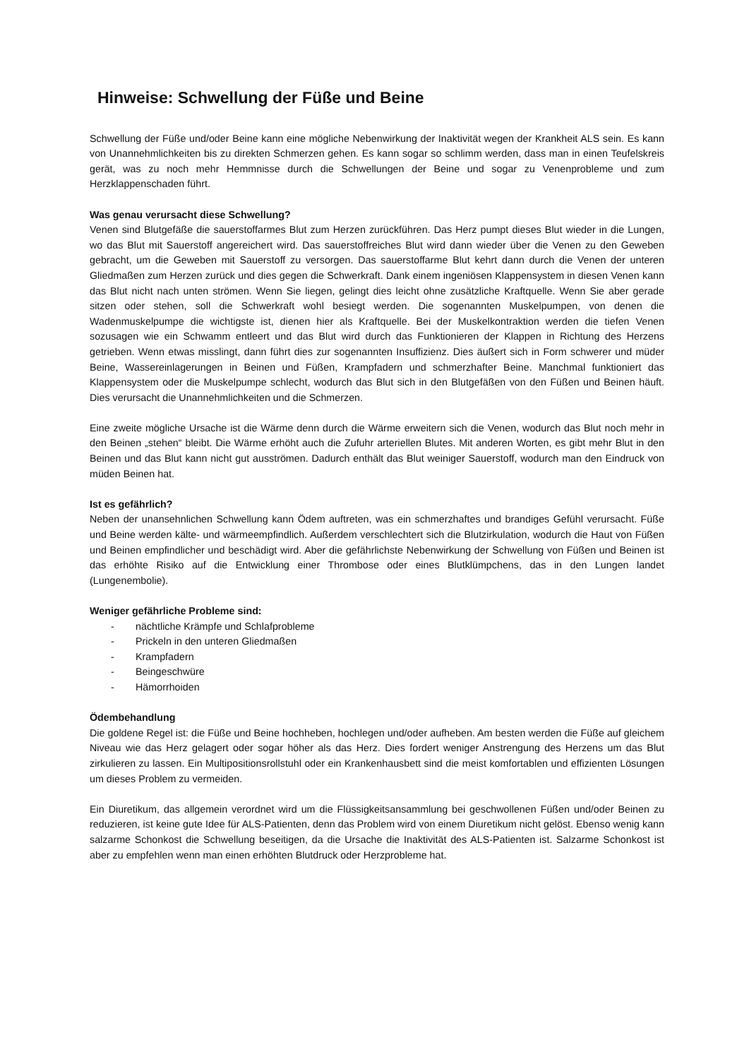Hinweise: Schwellung der Füße und Beine
Schwellung der Füße und/oder Beine kann eine mögliche Nebenwirkung der Inaktivität wegen der Krankheit ALS sein. Es kann von Unannehmlichkeiten bis zu direkten Schmerzen gehen. Es kann sogar so schlimm werden, dass man in einen Teufelskreis gerät, was zu noch mehr Hemmnisse durch die Schwellungen der Beine und sogar zu Venenprobleme und zum Herzklappenschaden führt.
Was genau verursacht diese Schwellung?
Venen sind Blutgefäße die sauerstoffarmes Blut zum Herzen zurückführen. Das Herz pumpt dieses Blut wieder in die Lungen, wo das Blut mit Sauerstoff angereichert wird. Das sauerstoffreiches Blut wird dann wieder über die Venen zu den Geweben gebracht, um die Geweben mit Sauerstoff zu versorgen. Das sauerstoffarme Blut kehrt dann durch die Venen der unteren Gliedmaßen zum Herzen zurück und dies gegen die Schwerkraft. Dank einem ingeniösen Klappensystem in diesen Venen kann das Blut nicht nach unten strömen. Wenn Sie liegen, gelingt dies leicht ohne zusätzliche Kraftquelle. Wenn Sie aber gerade sitzen oder stehen, soll die Schwerkraft wohl besiegt werden. Die sogenannten Muskelpumpen, von denen die Wadenmuskelpumpe die wichtigste ist, dienen hier als Kraftquelle. Bei der Muskelkontraktion werden die tiefen Venen sozusagen wie ein Schwamm entleert und das Blut wird durch das Funktionieren der Klappen in Richtung des Herzens getrieben. Wenn etwas misslingt, dann führt dies zur sogenannten Insuffizienz. Dies äußert sich in Form schwerer und müder Beine, Wassereinlagerungen in Beinen und Füßen, Krampfadern und schmerzhafter Beine. Manchmal funktioniert das Klappensystem oder die Muskelpumpe schlecht, wodurch das Blut sich in den Blutgefäßen von den Füßen und Beinen häuft. Dies verursacht die Unannehmlichkeiten und die Schmerzen.
Eine zweite mögliche Ursache ist die Wärme denn durch die Wärme erweitern sich die Venen, wodurch das Blut noch mehr in den Beinen „stehen“ bleibt. Die Wärme erhöht auch die Zufuhr arteriellen Blutes. Mit anderen Worten, es gibt mehr Blut in den Beinen und das Blut kann nicht gut ausströmen. Dadurch enthält das Blut weiniger Sauerstoff, wodurch man den Eindruck von müden Beinen hat.
Ist es gefährlich?
Neben der unansehnlichen Schwellung kann Ödem auftreten, was ein schmerzhaftes und brandiges Gefühl verursacht. Füße und Beine werden kälte- und wärmeempfindlich. Außerdem verschlechtert sich die Blutzirkulation, wodurch die Haut von Füßen und Beinen empfindlicher und beschädigt wird. Aber die gefährlichste Nebenwirkung der Schwellung von Füßen und Beinen ist das erhöhte Risiko auf die Entwicklung einer Thrombose oder eines Blutklümpchens, das in den Lungen landet (Lungenembolie).
Weniger gefährliche Probleme sind:
- nächtliche Krämpfe und Schlafprobleme
- Prickeln in den unteren Gliedmaßen
- Krampfadern
- Beingeschwüre
- Hämorrhoiden
Ödembehandlung
Die goldene Regel ist: die Füße und Beine hochheben, hochlegen und/oder aufheben. Am besten werden die Füße auf gleichem Niveau wie das Herz gelagert oder sogar höher als das Herz. Dies fordert weniger Anstrengung des Herzens um das Blut zirkulieren zu lassen. Ein Multipositionsrollstuhl oder ein Krankenhausbett sind die meist komfortablen und effizienten Lösungen um dieses Problem zu vermeiden.
Ein Diuretikum, das allgemein verordnet wird um die Flüssigkeitsansammlung bei geschwollenen Füßen und/oder Beinen zu reduzieren, ist keine gute Idee für ALS-Patienten, denn das Problem wird von einem Diuretikum nicht gelöst. Ebenso wenig kann salzarme Schonkost die Schwellung beseitigen, da die Ursache die Inaktivität des ALS-Patienten ist. Salzarme Schonkost ist aber zu empfehlen wenn man einen erhöhten Blutdruck oder Herzprobleme hat.